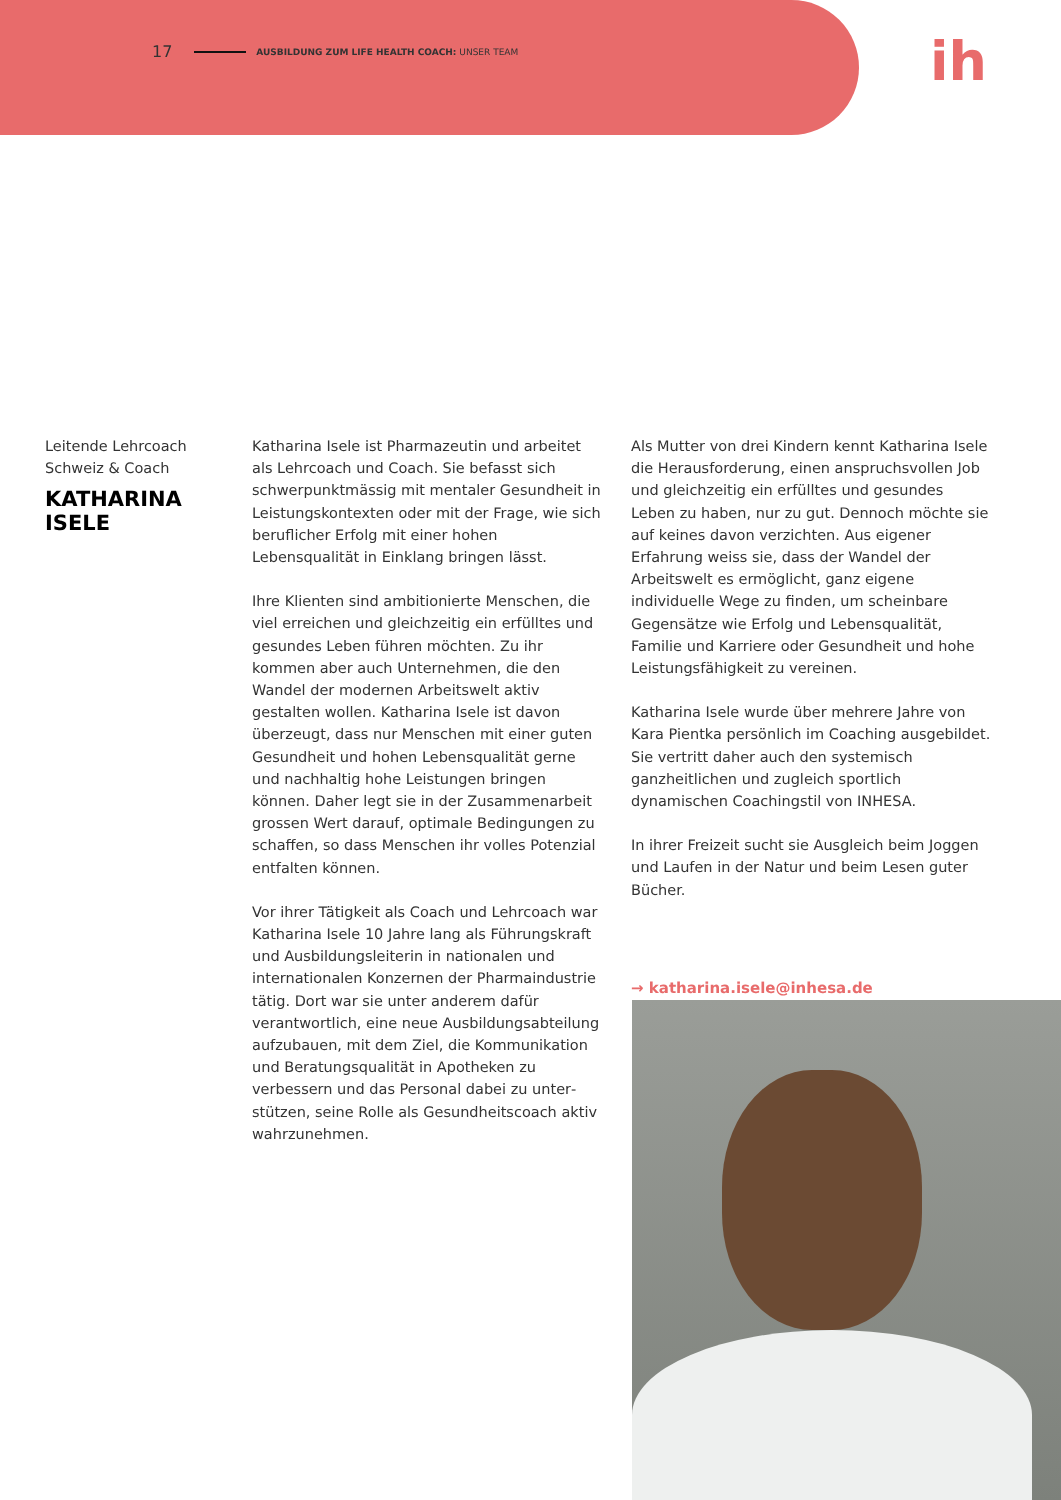17 AUSBILDUNG ZUM LIFE HEALTH COACH: UNSER TEAM
ih
Leitende Lehrcoach
Schweiz & Coach
KATHARINA
ISELE
Katharina Isele ist Pharmazeutin und arbeitet als Lehrcoach und Coach. Sie befasst sich schwer­punktmässig mit mentaler Gesundheit in Leistungs­kontexten oder mit der Frage, wie sich beruflicher Erfolg mit einer hohen Lebensqualität in Einklang bringen lässt.
Ihre Klienten sind ambitionierte Menschen, die viel erreichen und gleichzeitig ein erfülltes und gesundes Leben führen möchten. Zu ihr kommen aber auch Unternehmen, die den Wandel der modernen Arbeitswelt aktiv gestalten wollen. Katharina Isele ist davon überzeugt, dass nur Menschen mit einer guten Gesundheit und hohen Lebensqualität gerne und nachhaltig hohe Leistungen bringen können. Daher legt sie in der Zusammenarbeit grossen Wert darauf, optimale Bedingungen zu schaffen, so dass Menschen ihr volles Potenzial entfalten können.
Vor ihrer Tätigkeit als Coach und Lehrcoach war Katharina Isele 10 Jahre lang als Führungskraft und Ausbildungsleiterin in nationalen und internationa­len Konzernen der Pharmaindustrie tätig. Dort war sie unter anderem dafür verantwortlich, eine neue Ausbildungsabteilung aufzubauen, mit dem Ziel, die Kommunikation und Beratungsqualität in Apotheken zu verbessern und das Personal dabei zu unter­stützen, seine Rolle als Gesundheitscoach aktiv wahrzunehmen.
Als Mutter von drei Kindern kennt Katharina Isele die Herausforderung, einen anspruchsvollen Job und gleichzeitig ein erfülltes und gesundes Leben zu haben, nur zu gut. Dennoch möchte sie auf kei­nes davon verzichten. Aus eigener Erfahrung weiss sie, dass der Wandel der Arbeitswelt es ermöglicht, ganz eigene individuelle Wege zu finden, um schein­bare Gegensätze wie Erfolg und Lebensqualität, Familie und Karriere oder Gesundheit und hohe Leistungsfähigkeit zu vereinen.
Katharina Isele wurde über mehrere Jahre von Kara Pientka persönlich im Coaching ausgebildet. Sie vertritt daher auch den systemisch ganzheitlichen und zugleich sportlich dynamischen Coachingstil von INHESA.
In ihrer Freizeit sucht sie Ausgleich beim Joggen und Laufen in der Natur und beim Lesen guter Bücher.
→ katharina.isele@inhesa.de